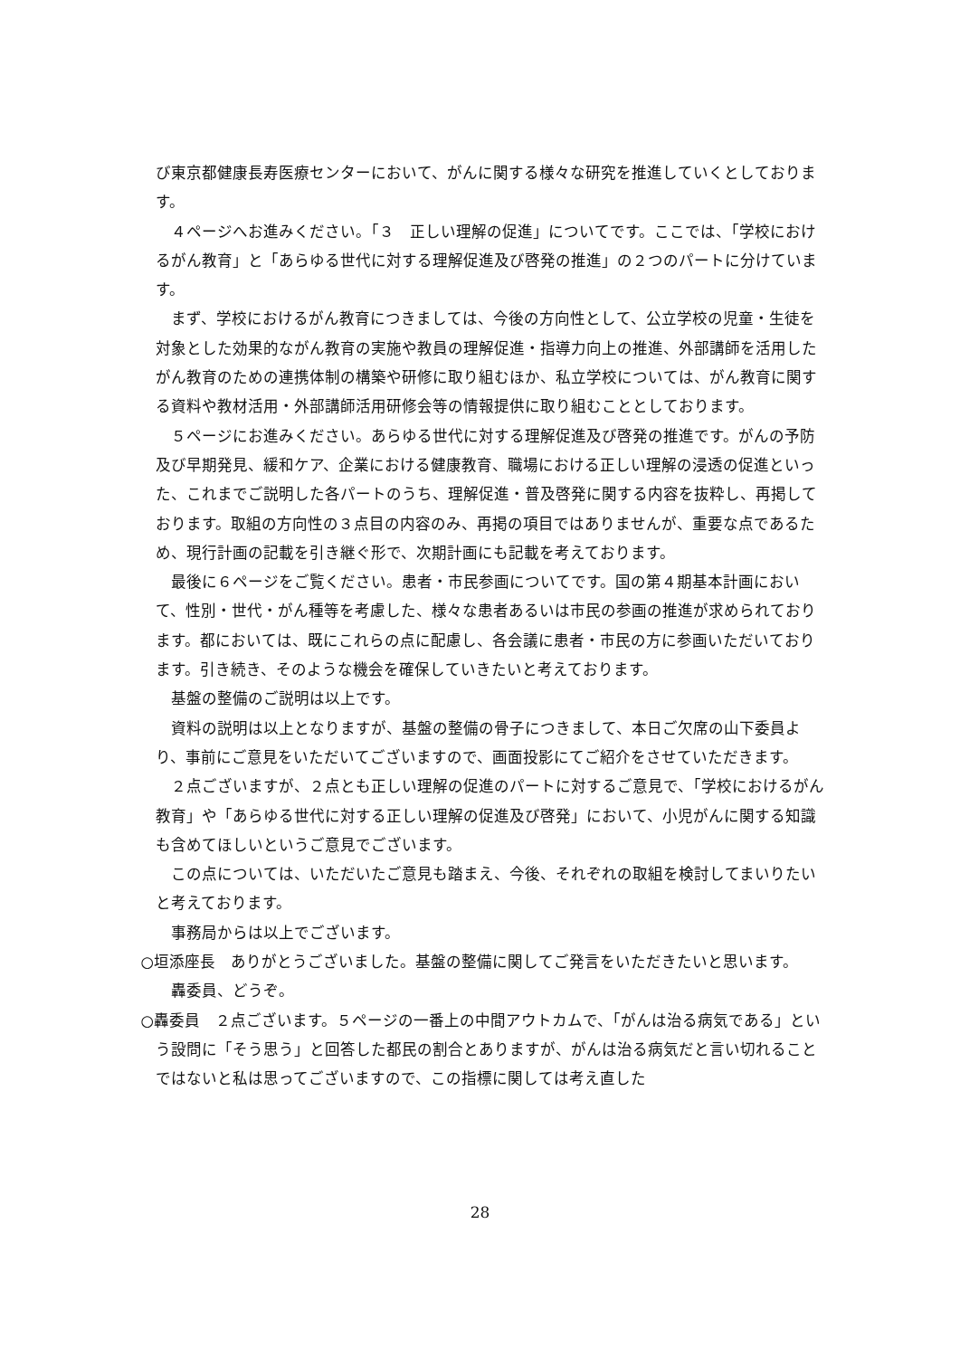び東京都健康長寿医療センターにおいて、がんに関する様々な研究を推進していくとしております。
４ページへお進みください。「３　正しい理解の促進」についてです。ここでは、「学校におけるがん教育」と「あらゆる世代に対する理解促進及び啓発の推進」の２つのパートに分けています。
まず、学校におけるがん教育につきましては、今後の方向性として、公立学校の児童・生徒を対象とした効果的ながん教育の実施や教員の理解促進・指導力向上の推進、外部講師を活用したがん教育のための連携体制の構築や研修に取り組むほか、私立学校については、がん教育に関する資料や教材活用・外部講師活用研修会等の情報提供に取り組むこととしております。
５ページにお進みください。あらゆる世代に対する理解促進及び啓発の推進です。がんの予防及び早期発見、緩和ケア、企業における健康教育、職場における正しい理解の浸透の促進といった、これまでご説明した各パートのうち、理解促進・普及啓発に関する内容を抜粋し、再掲しております。取組の方向性の３点目の内容のみ、再掲の項目ではありませんが、重要な点であるため、現行計画の記載を引き継ぐ形で、次期計画にも記載を考えております。
最後に６ページをご覧ください。患者・市民参画についてです。国の第４期基本計画において、性別・世代・がん種等を考慮した、様々な患者あるいは市民の参画の推進が求められております。都においては、既にこれらの点に配慮し、各会議に患者・市民の方に参画いただいております。引き続き、そのような機会を確保していきたいと考えております。
基盤の整備のご説明は以上です。
資料の説明は以上となりますが、基盤の整備の骨子につきまして、本日ご欠席の山下委員より、事前にご意見をいただいてございますので、画面投影にてご紹介をさせていただきます。
２点ございますが、２点とも正しい理解の促進のパートに対するご意見で、「学校におけるがん教育」や「あらゆる世代に対する正しい理解の促進及び啓発」において、小児がんに関する知識も含めてほしいというご意見でございます。
この点については、いただいたご意見も踏まえ、今後、それぞれの取組を検討してまいりたいと考えております。
事務局からは以上でございます。
○垣添座長　ありがとうございました。基盤の整備に関してご発言をいただきたいと思います。
轟委員、どうぞ。
○轟委員　２点ございます。５ページの一番上の中間アウトカムで、「がんは治る病気である」という設問に「そう思う」と回答した都民の割合とありますが、がんは治る病気だと言い切れることではないと私は思ってございますので、この指標に関しては考え直した
28